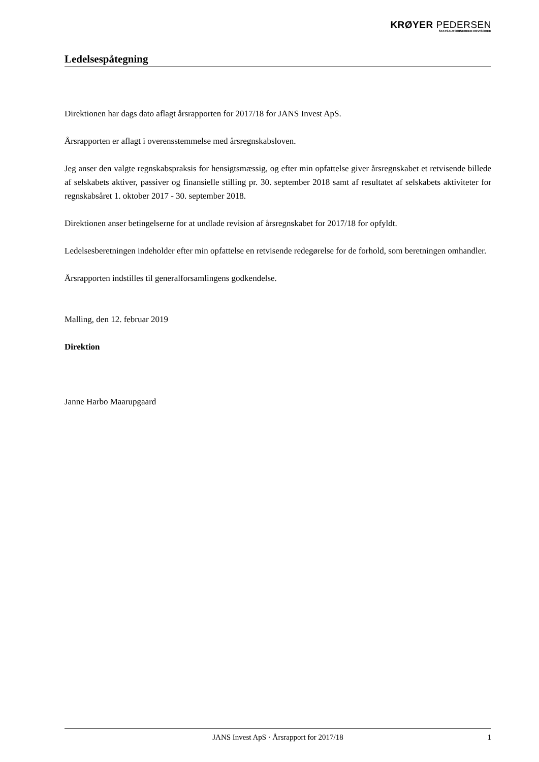KRØYER PEDERSEN
STATSAUTORISEREDE REVISORER
Ledelsespåtegning
Direktionen har dags dato aflagt årsrapporten for 2017/18 for JANS Invest ApS.
Årsrapporten er aflagt i overensstemmelse med årsregnskabsloven.
Jeg anser den valgte regnskabspraksis for hensigtsmæssig, og efter min opfattelse giver årsregnskabet et retvisende billede af selskabets aktiver, passiver og finansielle stilling pr. 30. september 2018 samt af resultatet af selskabets aktiviteter for regnskabsåret 1. oktober 2017 - 30. september 2018.
Direktionen anser betingelserne for at undlade revision af årsregnskabet for 2017/18 for opfyldt.
Ledelsesberetningen indeholder efter min opfattelse en retvisende redegørelse for de forhold, som beretningen omhandler.
Årsrapporten indstilles til generalforsamlingens godkendelse.
Malling, den 12. februar 2019
Direktion
Janne Harbo Maarupgaard
JANS Invest ApS · Årsrapport for 2017/18 1